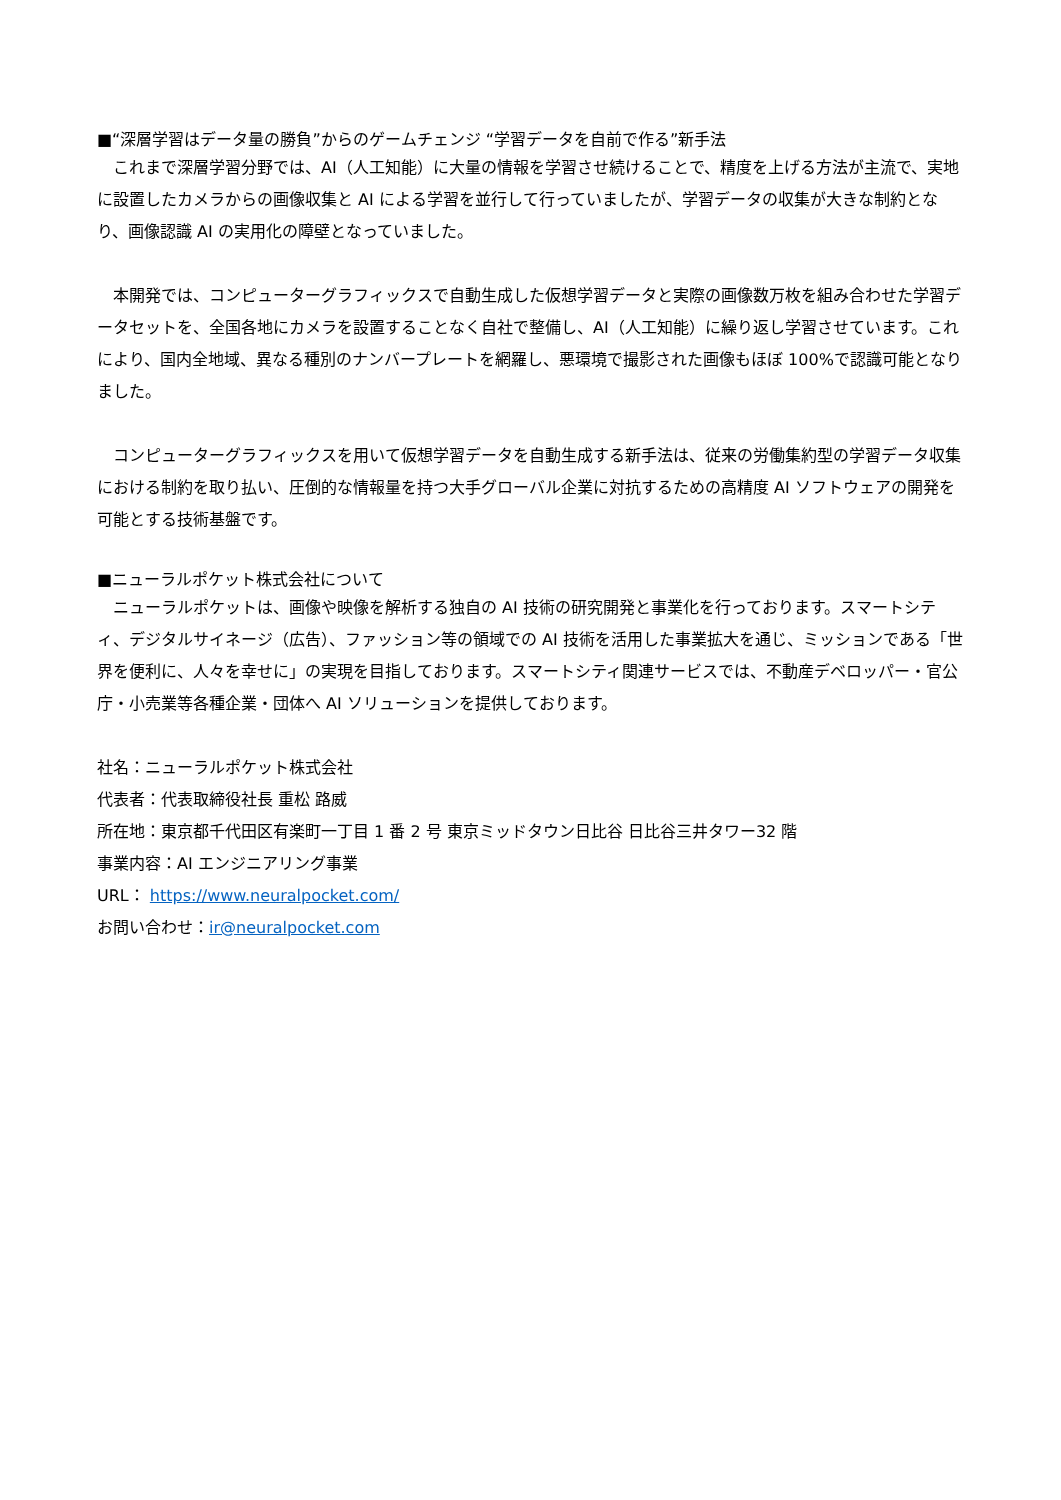■“深層学習はデータ量の勝負”からのゲームチェンジ “学習データを自前で作る”新手法
　これまで深層学習分野では、AI（人工知能）に大量の情報を学習させ続けることで、精度を上げる方法が主流で、実地に設置したカメラからの画像収集と AI による学習を並行して行っていましたが、学習データの収集が大きな制約となり、画像認識 AI の実用化の障壁となっていました。
　本開発では、コンピューターグラフィックスで自動生成した仮想学習データと実際の画像数万枚を組み合わせた学習データセットを、全国各地にカメラを設置することなく自社で整備し、AI（人工知能）に繰り返し学習させています。これにより、国内全地域、異なる種別のナンバープレートを網羅し、悪環境で撮影された画像もほぼ 100%で認識可能となりました。
　コンピューターグラフィックスを用いて仮想学習データを自動生成する新手法は、従来の労働集約型の学習データ収集における制約を取り払い、圧倒的な情報量を持つ大手グローバル企業に対抗するための高精度 AI ソフトウェアの開発を可能とする技術基盤です。
■ニューラルポケット株式会社について
　ニューラルポケットは、画像や映像を解析する独自の AI 技術の研究開発と事業化を行っております。スマートシティ、デジタルサイネージ（広告）、ファッション等の領域での AI 技術を活用した事業拡大を通じ、ミッションである「世界を便利に、人々を幸せに」の実現を目指しております。スマートシティ関連サービスでは、不動産デベロッパー・官公庁・小売業等各種企業・団体へ AI ソリューションを提供しております。
社名：ニューラルポケット株式会社
代表者：代表取締役社長 重松 路威
所在地：東京都千代田区有楽町一丁目 1 番 2 号 東京ミッドタウン日比谷 日比谷三井タワー32 階
事業内容：AI エンジニアリング事業
URL： https://www.neuralpocket.com/
お問い合わせ：ir@neuralpocket.com